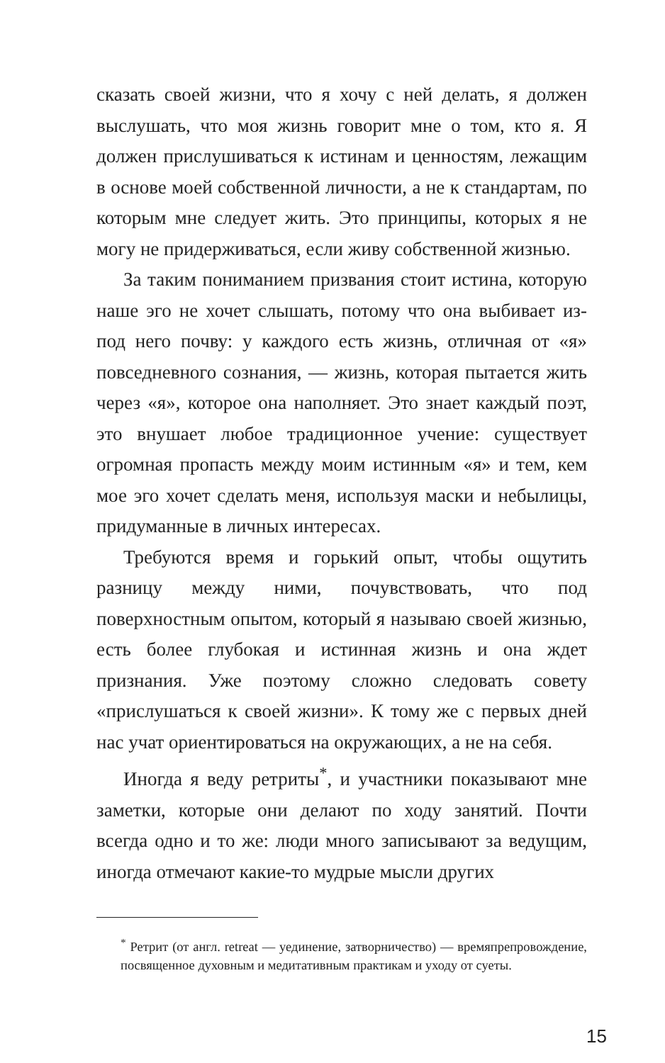сказать своей жизни, что я хочу с ней делать, я должен выслушать, что моя жизнь говорит мне о том, кто я. Я должен прислушиваться к истинам и ценностям, лежащим в основе моей собственной личности, а не к стандартам, по которым мне следует жить. Это принципы, которых я не могу не придерживаться, если живу собственной жизнью.
За таким пониманием призвания стоит истина, которую наше эго не хочет слышать, потому что она выбивает из-под него почву: у каждого есть жизнь, отличная от «я» повседневного сознания, — жизнь, которая пытается жить через «я», которое она наполняет. Это знает каждый поэт, это внушает любое традиционное учение: существует огромная пропасть между моим истинным «я» и тем, кем мое эго хочет сделать меня, используя маски и небылицы, придуманные в личных интересах.
Требуются время и горький опыт, чтобы ощутить разницу между ними, почувствовать, что под поверхностным опытом, который я называю своей жизнью, есть более глубокая и истинная жизнь и она ждет признания. Уже поэтому сложно следовать совету «прислушаться к своей жизни». К тому же с первых дней нас учат ориентироваться на окружающих, а не на себя.
Иногда я веду ретриты<sup>*</sup>, и участники показывают мне заметки, которые они делают по ходу занятий. Почти всегда одно и то же: люди много записывают за ведущим, иногда отмечают какие-то мудрые мысли других
<sup>*</sup> Ретрит (от англ. retreat — уединение, затворничество) — времяпрепровождение, посвященное духовным и медитативным практикам и уходу от суеты.
15